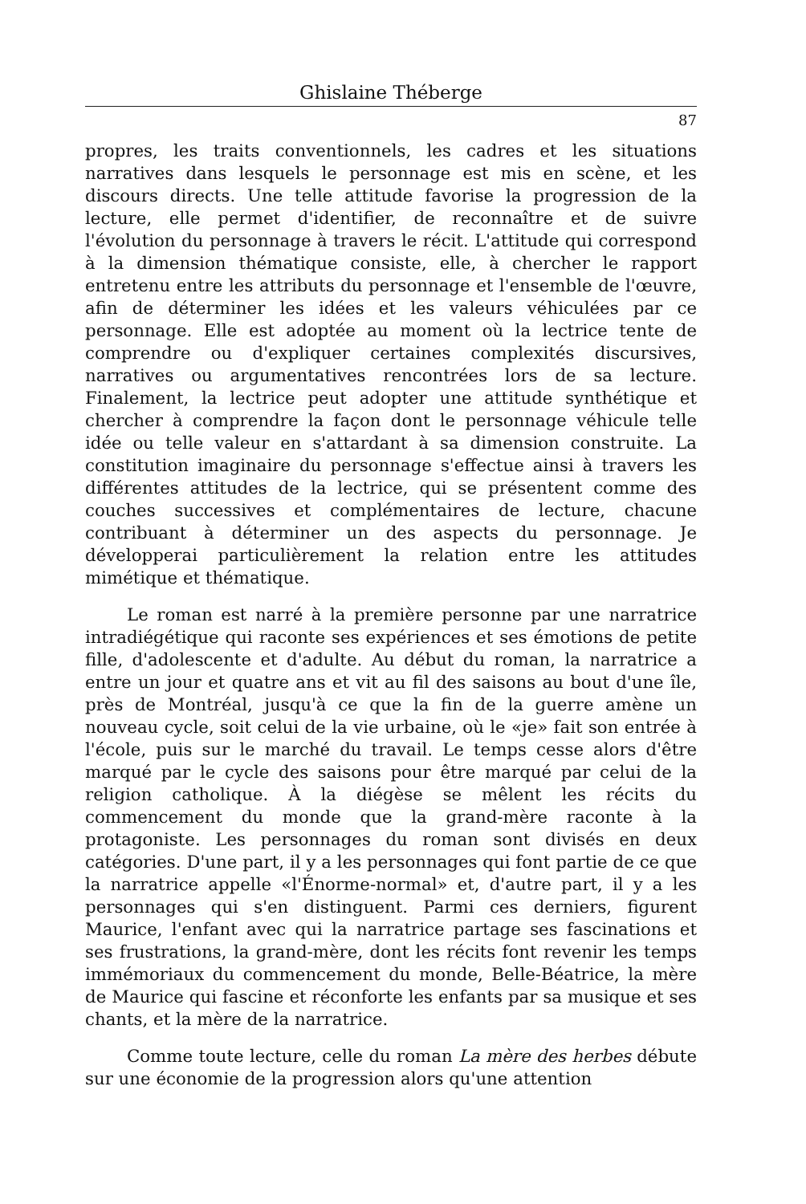Ghislaine Théberge
87
propres, les traits conventionnels, les cadres et les situations narratives dans lesquels le personnage est mis en scène, et les discours directs. Une telle attitude favorise la progression de la lecture, elle permet d'identifier, de reconnaître et de suivre l'évolution du personnage à travers le récit. L'attitude qui correspond à la dimension thématique consiste, elle, à chercher le rapport entretenu entre les attributs du personnage et l'ensemble de l'œuvre, afin de déterminer les idées et les valeurs véhiculées par ce personnage. Elle est adoptée au moment où la lectrice tente de comprendre ou d'expliquer certaines complexités discursives, narratives ou argumentatives rencontrées lors de sa lecture. Finalement, la lectrice peut adopter une attitude synthétique et chercher à comprendre la façon dont le personnage véhicule telle idée ou telle valeur en s'attardant à sa dimension construite. La constitution imaginaire du personnage s'effectue ainsi à travers les différentes attitudes de la lectrice, qui se présentent comme des couches successives et complémentaires de lecture, chacune contribuant à déterminer un des aspects du personnage. Je développerai particulièrement la relation entre les attitudes mimétique et thématique.
Le roman est narré à la première personne par une narratrice intradiégétique qui raconte ses expériences et ses émotions de petite fille, d'adolescente et d'adulte. Au début du roman, la narratrice a entre un jour et quatre ans et vit au fil des saisons au bout d'une île, près de Montréal, jusqu'à ce que la fin de la guerre amène un nouveau cycle, soit celui de la vie urbaine, où le «je» fait son entrée à l'école, puis sur le marché du travail. Le temps cesse alors d'être marqué par le cycle des saisons pour être marqué par celui de la religion catholique. À la diégèse se mêlent les récits du commencement du monde que la grand-mère raconte à la protagoniste. Les personnages du roman sont divisés en deux catégories. D'une part, il y a les personnages qui font partie de ce que la narratrice appelle «l'Énorme-normal» et, d'autre part, il y a les personnages qui s'en distinguent. Parmi ces derniers, figurent Maurice, l'enfant avec qui la narratrice partage ses fascinations et ses frustrations, la grand-mère, dont les récits font revenir les temps immémoriaux du commencement du monde, Belle-Béatrice, la mère de Maurice qui fascine et réconforte les enfants par sa musique et ses chants, et la mère de la narratrice.
Comme toute lecture, celle du roman La mère des herbes débute sur une économie de la progression alors qu'une attention